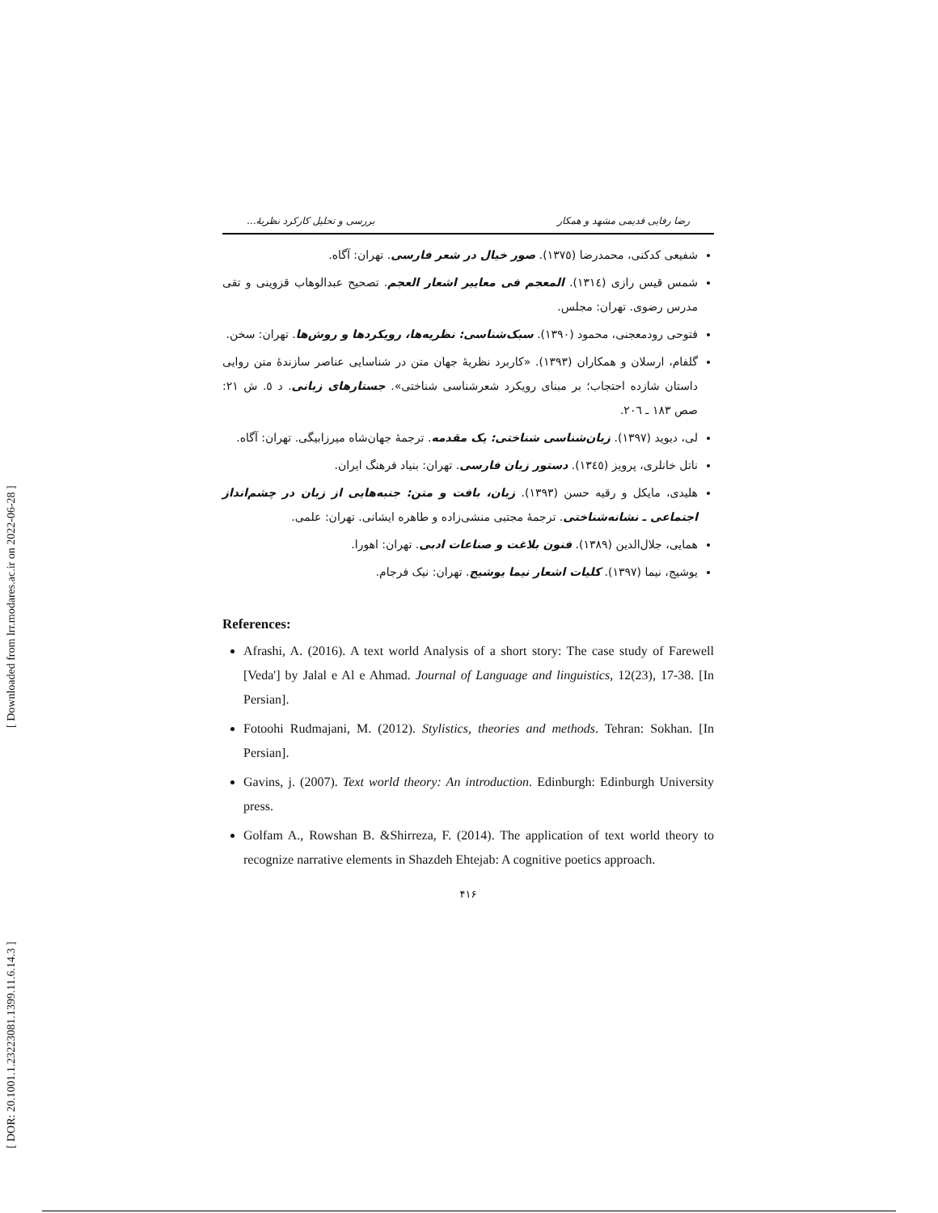[ DOR: 20.1001.1.23223081.1399.11.6.14.3 ] [ Downloaded from lrr.modares.ac.ir on 2022-06-28 ]
رضا رفایی قدیمی مشهد و همکار بررسی و تحلیل کارکرد نظریهٔ...
شفیعی کدکنی، محمدرضا (١٣٧٥). صور خیال در شعر فارسی. تهران: آگاه.
شمس قیس رازی (١٣١٤). المعجم فی معاییر اشعار العجم. تصحیح عبدالوهاب قزوینی و تقی مدرس رضوی. تهران: مجلس.
فتوحی رودمعجنی، محمود (١٣٩٠). سبک‌شناسی: نظریه‌ها، رویکردها و روش‌ها. تهران: سخن.
گلفام، ارسلان و همکاران (١٣٩٣). «کاربرد نظریهٔ جهان متن در شناسایی عناصر سازندهٔ متن روایی داستان شازده احتجاب؛ بر مبنای رویکرد شعرشناسی شناختی». جستارهای زبانی. د ٥. ش ٢١: صص ١٨٣ ـ ٢٠٦.
لی، دیوید (١٣٩٧). زبان‌شناسی شناختی: یک مقدمه. ترجمهٔ جهان‌شاه میرزابیگی. تهران: آگاه.
ناتل خانلری، پرویز (١٣٤٥). دستور زبان فارسی. تهران: بنیاد فرهنگ ایران.
هلیدی، مایکل و رقیه حسن (١٣٩٣). زبان، بافت و متن: جنبه‌هایی از زبان در چشم‌انداز اجتماعی ـ نشانه‌شناختی. ترجمهٔ مجتبی منشی‌زاده و طاهره ایشانی. تهران: علمی.
همایی، جلال‌الدین (١٣٨٩). فنون بلاغت و صناعات ادبی. تهران: اهورا.
یوشیج، نیما (١٣٩٧). کلیات اشعار نیما یوشیج. تهران: نیک فرجام.
References:
Afrashi, A. (2016). A text world Analysis of a short story: The case study of Farewell [Veda'] by Jalal e Al e Ahmad. Journal of Language and linguistics, 12(23), 17-38. [In Persian].
Fotoohi Rudmajani, M. (2012). Stylistics, theories and methods. Tehran: Sokhan. [In Persian].
Gavins, j. (2007). Text world theory: An introduction. Edinburgh: Edinburgh University press.
Golfam A., Rowshan B. &Shirreza, F. (2014). The application of text world theory to recognize narrative elements in Shazdeh Ehtejab: A cognitive poetics approach.
۴۱۶